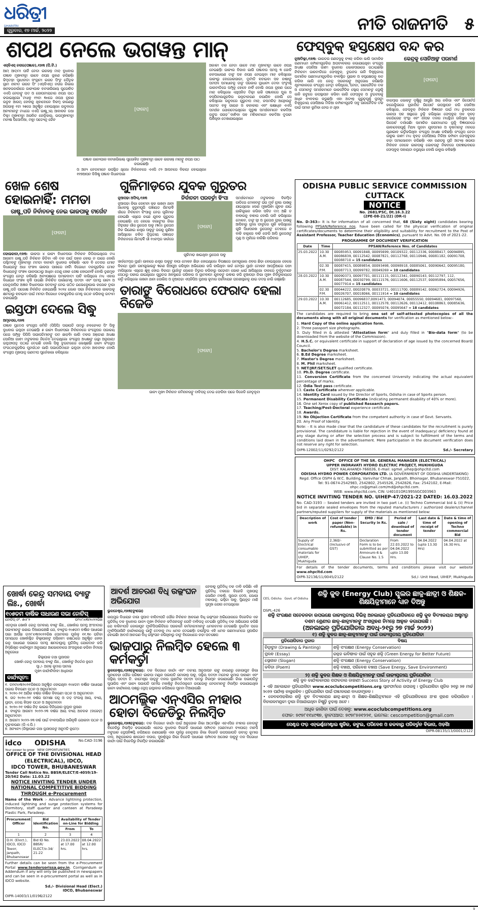ଧରିତ୍ରୀ
DHARITRI
ଗୁରୁବାର, ୧୭ ମାର୍ଚ୍ଚ, ୨୦୨୨
ନୀତି ରାଜନୀତି ୫
ଶପଥ ନେଲେ ଭଗୱନ୍ତ ମାନ୍
ଏସ୍‌ବିଏସ୍ ନଗର(ପଞ୍ଜାବ),୧୬।୩ (ପି.ଟି.)
ଆମ୍ ଆଦ୍‌ମୀ ପାର୍ଟି ନେତା ଭଗୱନ୍ତ ମାନ୍ ବୁଧବାର ପଞ୍ଜାବ ମୁଖ୍ୟମନ୍ତ୍ରୀ ଭାବେ ଶପଥ ଗ୍ରହଣ କରିଛନ୍ତି। କିମ୍ବଦନ୍ତୀ ସ୍ୱାଧୀନତା ସଂଗ୍ରାମୀ ଭଗତ ସିଂଙ୍କ ପୈତୃକ ଗ୍ରାମ ଶହୀଦ ଭଗତ ସିଂ (ଏସ୍‌ବିଏସ୍) ନଗର ଜିଲାର ଖଟକରକଲାଁରେ ରାଜ୍ୟପାଳ ବନୱାରିଲାଲ୍ ପୁରୋହିତ ଏଏପି ନେତାଙ୍କୁ ପଦ ଓ ଗୋପନୀୟତାର ଶପଥ ପାଠ କରାଇଥିଲେ। ମଧ୍ୟାହ୍ନ ୧୨ଟା ୩୦ରେ ଶପଥ ଗ୍ରହଣ ଉତ୍ସବ ଆରମ୍ଭ ହେବାକୁ ଥିବାବେଳେ ବିଳମ୍ବ କାରଣରୁ ଅପରାହ୍ନ ୧ଟା ୨୫ରେ ଅନୁଷ୍ଠିତ ହୋଇଥିଲା। ଉତ୍ସବରେ ଅନ୍ୟମାନଙ୍କ ମଧ୍ୟରେ ଏଏପି ରାଷ୍ଟ୍ରୀୟ ଆବାହକ ତଥା ଦିଲ୍ଲୀ ମୁଖ୍ୟମନ୍ତ୍ରୀ ଅରବିନ୍ଦ କେଜ୍ରିୱାଲ୍, ଉପମୁଖ୍ୟମନ୍ତ୍ରୀ ମନୀଷ ସିସୋଦିଆ, ମନ୍ତ୍ରୀ ସତ୍ୟେନ୍ଦ୍ର ଜୈନ
[ଫଟୋ]
ପଞ୍ଜାବ ରାଜ୍ୟପାଳ ବନୱାରିଲାଲ୍ ପୁରୋହିତ ମୁଖ୍ୟମନ୍ତ୍ରୀ ଭାବେ ଭଗୱନ୍ତ ମାନ୍‌ଙ୍କୁ ଶପଥ ପାଠ କରାଉଛନ୍ତି।
ଓ ଅନ୍ୟ ନେତାମାନେ ଉପସ୍ଥିତ ଥିଲେ। ନିର୍ବାଚନରେ ଏଏପି ୯୨ ଆସନରେ ବିଜୟୀ ହୋଇଥିଲା। ୧୧୭ଆସନ ବିଶିଷ୍ଟ ପଞ୍ଜାବ ବିଧାନସଭା
ଅକାଳୀ ଦଳ ନେତା ଭାବେ ମାନ୍ ମୁଖ୍ୟମନ୍ତ୍ରୀ ଭାବେ ଶପଥ ନେଇଛନ୍ତି। ରାଜ୍ୟର ବିକାଶ ଲାଗି ପଞ୍ଜାବର ସମସ୍ତ ୩ କୋଟି ଜନସାଧାରଣ ତାଙ୍କ ସହ ଶପଥ ନେଇଥିବା ମାନ୍ କହିଥିଲେ। ରାଜ୍ୟରୁ ବେରୋଜଗାରୀ, ଦୁର୍ନୀତି ହଟାଇବା ସହ ଚାଷୀଙ୍କ ସମସ୍ୟା ସମାଧାନକୁ ତାଙ୍କ ସରକାର ପ୍ରାଧାନ୍ୟ ଦେବ। ସଂଙ୍କୀର୍ଣ୍ଣ ରାଜନୀତିରେ ସମ୍ପୃକ୍ତ ହେବେ ନାହିଁ ବୋଲି ଶପଥ ଗ୍ରହଣ ପରେ ମାନ୍ କହିଥିଲେ। ଏଥିସହିତ ଦିଲ୍ଲୀ ଭଳି ପଞ୍ଜାବରେ ସ୍କୁଲ ଓ ହସ୍‌ପିଟାଲଗୁଡ଼ିକର ଉନ୍ନତୀକରଣ କରାଯିବ ବୋଲି ସେ କହିଥିଲେ। ଉତ୍ସବରେ ଗୁରୁଦାସ ମାନ୍, ଜସମଜିତ୍ ଅନ୍ମୋଲଙ୍କ ସମେତ ବହୁ ଗାୟକ ଓ କଳାକାର ଏବଂ ଲକ୍ଷାଧିକ ଏଏପି ସମର୍ଥକ ଯୋଗଦେଇଥିଲେ। ପୁରୁଷ ସମର୍ଥକମାନେ ହଳଦିଆ ରଙ୍ଗର ପଗଡ଼ି ବାନ୍ଧିବା ସହ ମହିଳାମାନେ ହଳଦିଆ ଦୁପଟ୍ଟା ପିନ୍ଧିଥିବା ଦେଖାଯାଉଥିଲା।
ଫେସ୍‌ବୁକ୍ ହସ୍ତକ୍ଷେପ ବନ୍ଦ କର
ନୂଆଦିଲ୍ଲୀ,୧୬।୩: ଭାରତର ଗଣତନ୍ତ୍ରକୁ ହ୍ୟାକ୍ କରିବା ଲାଗି ସାମାଜିକ ଗଣମାଧ୍ୟମ କମ୍ପାନୀଗୁଡ଼ିକର ଅପବ୍ୟବହାର କରାଯାଉଥିବା କଂଗ୍ରେସ ଅଧ୍ୟକ୍ଷା ସୋନିଆ ଗାନ୍ଧୀ ବୁଧବାର ଲୋକସଭାରେ ଉଠାଇଛନ୍ତି। ନିର୍ବାଚନୀ ରାଜନୀତିରେ ଫେସ୍‌ବୁକ୍, ଟୁଇଟର ଭଳି ବିଶ୍ୱସ୍ତରୀୟ ସାମାଜିକ ଗଣମାଧ୍ୟମଗୁଡ଼ିକର ବ୍ୟବସ୍ଥିତ ପ୍ରଭାବ ଓ ହସ୍ତକ୍ଷେପକୁ ବନ୍ଦ କରିବା ଲାଗି ସେ କେନ୍ଦ୍ର ସରକାରଙ୍କୁ ଅନୁରୋଧ କରିଛନ୍ତି। ଶୂନ୍ୟକାଳରେ କଂଗ୍ରେସ ନେତ୍ରୀ କହିଥିଲେ, ନେତା, ରାଜନୈତିକ ଦଳ ଓ ସେମାନଙ୍କ ସମର୍ଥକମାନେ ରାଜନୈତିକ ସ୍ଲୋଗ୍ ସେମାନଙ୍କ ପ୍ରୋକ୍ସି ଭଳି ଢଙ୍ଗରେ ଉପସ୍ଥାପନ କରିବା ଲାଗି ଫେସ୍‌ବୁକ୍ ଓ ଟୁଇଟରକୁ ଅଧିକ ବ୍ୟବହାର କରୁଛନ୍ତି। ଏହା ଅତ୍ୟନ୍ତ ଗୁରୁତ୍ୱପୂର୍ଣ୍ଣ ପ୍ରସଙ୍ଗ। ବିଶ୍ୱସ୍ତରୀୟ ସୋସିଆଲ ମିଡିଆ କମ୍ପାନୀଗୁଡ଼ିକ ସବୁ ରାଜନୈତିକ ଦଳ ପାଇଁ ସମାନ ଭୂମିକା ନେଉ ନ ଥିବା
କେନ୍ଦ୍ରକୁ ସୋନିଆଙ୍କ ପରାମର୍ଶ
[ଫଟୋ]
ବାରମ୍ବାର ଲୋକଙ୍କ ଦୃଷ୍ଟିକୁ ଆସୁଛି। ଅଲ୍ ଜଜିରା ଏବଂ ରିପୋର୍ଟର୍ସ କଲେକ୍ଟିଭରେ ପ୍ରକାଶିତ ରିପୋର୍ଟ ଉପସ୍ଥାପନ କରି ସୋନିଆ କହିଥିଲେ, ଫେସ୍‌ବୁକ୍ ନିର୍ବାଚନ ବିଜ୍ଞାପନ ପାଇଁ ମଧ୍ୟ ଟୁକାନରେ ଭାଜପା ସହ ଖସ୍ଥାରେ ଚୁକ୍ତି କରିଥିଲା। ଫେସ୍‌ବୁକ୍ ସହ ବୃହତ୍ କର୍ପୋରେଟ୍ ସଂସ୍ଥା ଏବଂ ଶାସକ ଦଳର ମଧ୍ୟସ୍ଥିତା ରହିଥିବା ଉକ୍ତ ରିପୋର୍ଟ ଦର୍ଶାଉଛି। ସାମାଜିକ ଗଣମାଧ୍ୟମର ପ୍ରକ୍ସି ବିଜ୍ଞାପନରେ ଭାବାବେଗପୂର୍ଣ୍ଣ ମିଥ୍ୟା ସୂଚନା ଯୁବସମାଜ ଓ ବୃଦ୍ଧମାନଙ୍କ ମନରେ ଘୃଣାଭାବ ଭର୍ତ୍ତିକରିଥିବା କଂଗ୍ରେସ ଅଧ୍ୟକ୍ଷା କହିଛନ୍ତି। କଂଗ୍ରେସ ନେତା ରାହୁଲ ଗାନ୍ଧୀ ମଧ୍ୟ ବୃହତ୍ ସୋସିଆଲ୍ ମିଡିଆ କମ୍ପାନୀ ଫେସ୍‌ବୁକ୍‌ର କଡ଼ା ସମାଲୋଚନା କରିଛନ୍ତି। ଏହା ଗଣତନ୍ତ୍ର ପ୍ରତି ଅତ୍ୟନ୍ତ ଖରାପ। ନିର୍ବାଚନ ବେଳେ ଭାଜପାକୁ ଭୋଟରଙ୍କ ନିକଟରେ ପହଞ୍ଚାଇବାରେ ଫେସ୍‌ବୁକ୍ ସହାୟତା କରୁଥିଲା ବୋଲି ରାହୁଲ କହିଛନ୍ତି।
ଖେଳ ଶେଷ ହୋଇନାହିଁ: ମମତା
ରାଷ୍ଟ୍ରପତି ନିର୍ବାଚନକୁ ନେଇ ଭାଜପାକୁ ଟାର୍ଗେଟ
[ଫଟୋ]
କୋଲକାତା,୧୬।୩: ଭାଜପା ୪ ରାଜ୍ୟ ବିଧାନସଭା ନିର୍ବାଚନ ଜିତିଯାଇଥିଲେ ମଧ୍ୟ ଆଗାମୀ ରାଷ୍ଟ୍ରପତି ନିର୍ବାଚନ ଜିତିବା ଏହି ଦଳ ପାଇଁ ସହଜ ହୋଇ ନ ପାରେ ବୋଲି ପଶ୍ଚିମବଙ୍ଗ ମୁଖ୍ୟମନ୍ତ୍ରୀ ମମତା ବାନାର୍ଜୀ ବୁଧବାର କହିଛନ୍ତି। ଏବେ ବି ଦେଶର ମୋଟ ବିଧାୟକଙ୍କ ଅଧା ସଂଖ୍ୟା ଭାଜପା ପାଖରେ ନାହିଁ। ବିରୋଧୀ ଦଳଗୁଡ଼ିକର ମୋଟ ବିଧାୟକଙ୍କ ସଂଖ୍ୟା ଭାଜପାଠାରୁ ଅଧିକ। ତେଣୁ ଖେଳ ଶେଷ ହୋଇନାହିଁ ବୋଲି ତୃଣମୂଳ କଂଗ୍ରେସ ନେତ୍ରୀ କହିଛନ୍ତି। ଅନ୍ୟପକ୍ଷରେ ସମାଜବାଦୀ ପାର୍ଟି ହାରିଥିଲେ ମଧ୍ୟ ଏହାର ବିଧାୟକ ସଂଖ୍ୟା ବୃଦ୍ଧି ପାଇଛି। ନିର୍ବାଚିତ ପାର୍ଲାମେଣ୍ଟ ସଦସ୍ୟ ଏବଂ ସମସ୍ତ ରାଜ୍ୟ ଓ କେନ୍ଦ୍ରଶାସିତ ଅଞ୍ଚଳ ବିଧାନସଭା ସଦସ୍ୟଙ୍କୁ ନେଇ ଗଠିତ ଇଲେକ୍ଟୋରାଲ କଲେଜ ଦ୍ୱାରା ରାଷ୍ଟ୍ରପତି ପରୋକ୍ଷ ନିର୍ବାଚିତ ହୋଇଥାନ୍ତି। ୨୦୨୪ ଲୋକ ସଭା ନିର୍ବାଚନରେ ଭାଜପାକୁ କ୍ଷମତାରୁ ହଟାଇବା ପାଇଁ ମମତା ବିରୋଧୀ ଦଳଗୁଡ଼ିକର ମେଣ୍ଟ ଗଠନ କରିବାକୁ ଉଦ୍ୟମ ଚଳାଇଛନ୍ତି।
ଇସ୍ତଫା ଦେଲେ ସିଦ୍ଧୁ
ଅମୃତସର,୧୬।୩
ପଞ୍ଜାବ ପ୍ରଦେଶ କଂଗ୍ରେସ କମିଟି (ପିସିସି) ସଭାପତି ପଦରୁ ନବଜ୍ୟୋତ ସିଂ ସିଦ୍ଧୁ ବୁଧବାର ଇସ୍ତଫା ଦେଇଛନ୍ତି। ୫ ରାଜ୍ୟ ବିଧାନସଭା ନିର୍ବାଚନରେ କଂଗ୍ରେସର ପରାଜୟ ପରେ ସମ୍ପୃକ୍ତ ପିସିସି ସଭାପତିମାନଙ୍କୁ ପଦ ଛାଡ଼ିବା ଲାଗି ଦଳର ଅନ୍ତରୀଣ ଅଧ୍ୟକ୍ଷା ସୋନିଆ ଗାନ୍ଧୀ ମଙ୍ଗଳବାର ନିର୍ଦ୍ଦେଶ ଦେଇଥିଲେ। କଂଗ୍ରେସ ଅଧ୍ୟକ୍ଷାଙ୍କ ଇଚ୍ଛା ଅନୁଯାୟୀ ଇସ୍ତଫାପତ୍ର ପଠାଇ ଦେଇଛି ବୋଲି ସିଦ୍ଧୁ ଟୁଇଟରରେ ଲେଖିଛନ୍ତି। ରାଜ୍ୟ କଂଗ୍ରେସ ସଂଗଠନଗୁଡ଼ିକର ପୁନର୍ଗଠନ ଲାଗି ସଭାପତିମାନେ ଇସ୍ତଫା ଦେବା ଆବଶ୍ୟକ ବୋଲି କଂଗ୍ରେସ ମୁଖପାତ୍ର ରଣଦୀପ ସୁର୍ଜେୱାଲା କହିଥିଲେ।
ଗୁଳିମାଡ଼ରେ ଯୁବକ ଗୁରୁତର
ନୂଆପଡ଼ା ଅଫିସ୍,୧୬।୩
ନୂଆପଡ଼ା ଜିଲା କୋମନା ବ୍ଲକ ଲଖନା ଥାନା ଅଧୀନସ୍ଥ କୁରୁମପୁରି ପଞ୍ଚାୟତ ଲିମଡ଼ିହି ଗାଁରେ ନିର୍ବାଚନୀ ହିଂସାକୁ ନେଇ ଗୁଳିମାଡ଼ ହୋଇଛି। ଏଥିରେ ଜଣେ ଯୁବକ ଗୁରୁତର ହୋଇଛନ୍ତି। ସେ ହେଲେ ବଲାଙ୍ଗୀର ଜିଲା ଟିଟ୍ଲାଗଡ଼ ଗାଁର ରୂପେଶ ସାହୁ (୩୦)। ରୂପେଶ ନିଜ ଭିଣୋଇ ଈଶ୍ୱର ସାହୁଙ୍କ ଘରକୁ କୁଣିଆ ଆସିଥିଲେ। ଚଳିତ ତ୍ରିସ୍ତରୀୟ ପଞ୍ଚାୟତ ନିର୍ବାଚନରେ ଲିମଡ଼ିହି ଗାଁ ୧୦ନମ୍ବର ୱାର୍ଡରେ
ନିର୍ବାଚନୀ ପରବର୍ତ୍ତୀ ହିଂସା
[ଫଟୋ]
ଗୁଳିମାଡ଼ ଖାଇଥିବା ରୂପେଶ ସାହୁ
ସମର୍ଥକମାନେ ମଙ୍ଗଳବାର ବିଳମ୍ବିତ ରାତିରେ ମୋହନଙ୍କ ଘର ମୁହଁ ଗ୍ରୀଲ ପାଖକୁ ଯାଇଥିଲେ। ୪ଜଣ ମୁଖାପିନ୍ଧା ଯୁବକ ଯାଇ ଗାଳିଗୁଲଜ କରିବା ସହିତ ଦମ୍ ଅଛି ତ ବାହାରକୁ ବାହାର ବୋଲି ପାଟି କରିଥିଲେ। ମୋହନ, ତାଙ୍କ ସ୍ତ୍ରୀ ଓ ରୂପେଶ ଗ୍ରୀଲ ପାଖକୁ ଆସିବାରୁ ଗ୍ରୀଲ ଫାଙ୍କରେ ଗୁଳି କରିଥିଲେ। ଗୁଳି ସିଧାସଳଖ ରୂପେଶଙ୍କ ଦେହରେ ନ ବାଜି କାନ୍ଥରେ ବାଜି ଫେରି ଆସି ରୂପେଶଙ୍କ ମୁଣ୍ଡ ଓ ମୁହଁରେ ବାଜିଛି। ପରିବାର
ୱାର୍ଡମେମ୍ବର ପ୍ରାର୍ଥୀ ଭାବରେ ଈଶ୍ୱର ସାହୁଙ୍କ ବାପା ମୋହନ ଛିଡ଼ା ହୋଇଥିଲେ। ବିପକ୍ଷରେ ରାମଗୁଲାଲ ଶବର ଛିଡ଼ା ହୋଇଥିଲେ। ହେଲେ ବିଜୟୀ ପ୍ରାର୍ଥୀ ରାମଗୁଲାଲଙ୍କ ୩ଜଣ ଝିଅପୁଅ ରହିଥିବା ଅଭିଯୋଗ କରି ହାରିଥିବା ୱାର୍ଡ ମେମ୍ବର ପ୍ରାର୍ଥୀ ମୋହନ ଆପତ୍ତିଆରେ ତଥ୍ୟ ମାଗିଥିଲେ। ଏଥିରେ କ୍ଷୁବ୍ଧ ହୋଇ ବିଜୟୀ ପ୍ରାର୍ଥୀଙ୍କ ଲୋକେ ଚିତ୍କାର କରିବାରୁ ପଡ଼ୋଶୀ ଲୋକ ଧାଇଁ ଆସିଥିଲେ। ଫଳରେ ଦୁର୍ବୃତ୍ତମାନେ ସେଠାରୁ ପଳାଇ ଯାଇଥିଲେ। ଗୁରୁତର ଅବସ୍ଥାରେ ପରିବାର ଓ ଗ୍ରାମବାସୀ ଯୁବକଙ୍କୁ ଉଦ୍ଧାର କରି ନୂଆପଡ଼ା ଜିଲା ମୁଖ୍ୟ ଚିକିତ୍ସାଳୟରେ ଭର୍ତ୍ତି କରିଥିଲେ। ଲଖନା ଥାନା ପୋଲିସ ଓ ନୂଆପଡ଼ା ଏସ୍‌ଡିପିଓ ପ୍ରଶାନ୍ତ କୁମାର ପଟ୍ଟନାୟକ ଘଟଣାସ୍ଥଳକୁ ଯାଇ ତଦନ୍ତ ଜାରି ରଖିଛନ୍ତି।
ତାରାଙ୍କ ବିରୋଧରେ ଫେରାଦ ହେଲା ବିଜେଡି
[ଫଟୋ]
ରାଜ୍ୟ ମୁଖ୍ୟ ନିର୍ବାଚନ କମିଶନରଙ୍କୁ ଦାବିପତ୍ର ଦେଇ ଫେରିବା ପରେ ବିଜେଡି ନେତୃବୃନ୍ଦ।
ODISHA PUBLIC SERVICE COMMISSION
CUTTACK
NOTICE
No. 2681/PSC, Dt.16.3.22
(2PE-08-21/22) (DR-I)
No. D-363:- It is for information of all concerned that, 68 (Sixty eight) candidates bearing following PPSAN/Reference nos. have been called for the physical verification of original certificates/documents to determine their eligibility and suitability for recruitment to the Post of Assistant Professor, Teacher Education (Economics), pursuant to Advt. No. 09 of 2021-22.
PROGRAMME OF DOCUMENT VERIFICATION
| Date | Time | PPSAN/Reference Nos. of Candidates |
| --- | --- | --- |
| 25.03.2022 | 10.30 A.M. | 00085953, 00091848, 00095699, 00109322, 00112336, 00088417, 00094895, 00086839, 00112542, 00087821, 00112768, 00110946, 00081182, 00091708, 00088710 = 15 candidates |
| | 02.30 P.M. | 00087415, 00089854, 00093498, 00098918, 00085061, 00090642, 00095180, 00087713, 00099782, 00049269 = 10 candidates |
| 28.03.2022 | 10.30 A.M. | 00090373, 00097701, 00111115, 00112341, 00090143, 00112797, 112, 00087544, 00030799, 00111576, 00111606, 00112537, 00095894, 00057656, 00077914 = 15 candidates |
| | 02.30 P.M. | 00044222, 00020879, 00033721, 00111700, 00089142, 00062724, 00094926, 00026707, 00018066, 00111914 = 10 candidates |
| 29.03.2022 | 10.30 A.M. | 00112685, 00096837,0091473, 00094074, 00055550, 00094681, 00097560, 00061412, 00112511, 00112578, 00112626, 00112412, 00108863, 00085636, 00072184, 00112327, 00095074, 00095647 = 18 candidates |
The candidates are required to bring one set of self-attested photocopies of all the documents along with all original documents for verification as mentioned below:-
1. Hard Copy of the online application form.
2. Three passport size photographs.
3. Duly filled in & attested "Attestation form" and duly filled in "Bio-data form" (to be downloaded from the website of the Commission).
4. H.S.C. or equivalent certificate in support of declaration of age issued by the concerned Board/ Council.
5. Bachelor's Degree marksheet.
6. B.Ed Degree marksheet.
7. Master's Degree marksheet.
8. M. Phil marksheet.
9. NET/JRF/SET/SLET qualified certificate.
10. Ph.D. Degree certificate.
11. Conversion Certificate from the concerned University indicating the actual equivalent percentage of marks.
12. Odia Test pass certificate.
13. Caste Certificate wherever applicable.
14. Identity Card issued by the Director of Sports, Odisha in case of Sports person.
15. Permanent Disability Certificate (indicating permanent disability of 40% or more).
16. One set Xerox copy of published Research papers.
17. Teaching/Post-Doctoral experience certificate.
18. Awards.
19. No Objection Certificate from the competent authority in case of Govt. Servants.
20. Any Proof of Identity.
Note: - It is also made clear that the candidature of these candidates for the recruitment is purely provisional. The candidature is liable for rejection in the event of inadequacy/ deficiency found at any stage during or after the selection process and is subject to fulfillment of the terms and conditions laid down in the advertisement. Mere participation in the document verification does not reserve any right for selection.
OIPR-12002/11/0292/2122 Sd./- Secretary
OHPC OFFICE OF THE SR. GENERAL MANAGER (ELECTRICAL)
UPPER INDRAVATI HYDRO ELECTRIC PROJECT, MUKHIGUDA
DIST: KALAHANDI-766026, E-mail: sgmel_uihep@ohpcltd.com
ODISHA HYDRO POWER CORPORATION LTD. (A GOVERNMENT OF ODISHA UNDERTAKING)
Regd. Office OSPH & W.C. Building, Vanivihar Chhak, Janpath, Bhoinagar, Bhubaneswar-751022,
Tel: 91-0674-2542983, 2542802, 2545526, 2542826, Fax: 2542102, E-Mail: ohpc.co@gmail.com/md@ohpcltd.com.
WEB: www.ohpcltd.com, CIN: U40101OR1995SGC003963
NOTICE INVITING TENDER NO. UIHEP-47/2021-22 DATED: 16.03.2022
No. CAD-3193 :- Sealed tenders are invited in two part i.e. (i) Techno Commercial bid & (ii) Price bid in separate sealed envelopes from the reputed manufacturers / authorized dealers/channel partners/reputed suppliers for supply of the materials as mentioned below:
| Description of work | Cost of tender paper (Non-refundable) in Rs. | EMD / Bid Security in Rs. | Period of sale / download of tender document | Last date & time of receipt of tender | Date & time of opening of Techno commercial Bid |
| --- | --- | --- | --- | --- | --- |
| Supply of Electrical consumable materials for UIHEP, Mukhiguda | 2,360/- (Inclusive of GST) | Declaration Form is to be submitted as per Annexure-6 & Clause No. 1.5 | From 22.03.2022 to 04.04.2022 upto 13.00 Hrs. | 04.04.2022 (upto 13.30 Hrs) | 04.04.2022 at 16.30 Hrs. |
For details of the tender documents, terms and conditions please visit our website www.ohpcltd.com
OIPR-32136/11/0045/2122 Sd./- Unit Head, UIHEP, Mukhiguda
ଖୋର୍ଦ୍ଧା କେନ୍ଦ୍ର ସମବାୟ ବ୍ୟାଙ୍କ ଲିଃ., ଖୋର୍ଦ୍ଧା
୧୦୫ତମ ବାର୍ଷିକ ସାଧାରଣ ସଭା ନୋଟିସ୍
ନୋଟିସ୍ ନଂ. ୫୦୮୨ ତାଂ୦୮।୦୩।୨୦୨୨ରିଖ
ଏତଦ୍ୱାରା ଖୋର୍ଦ୍ଧା କେନ୍ଦ୍ର ସମବାୟ ବ୍ୟାଙ୍କ ଲିଃ., ଖୋର୍ଦ୍ଧାର ସମସ୍ତ ଅଂଶୀଦାର ସଭ୍ୟମାନଙ୍କୁ ଜଣାଇ ଦିଆଯାଉଅଛି ଯେ, ବ୍ୟାଙ୍କର ୧୦୫ତମ ବାର୍ଷିକ ସାଧାରଣ ସଭା ଆସନ୍ତା ତା୨୮।୦୩।୨୦୨୨ରିଖ ସୋମବାର ପୂର୍ବାହ୍ନ ୧୧.୩୦ ଘଟିକା ସମୟରେ ଖୋର୍ଦ୍ଧାସ୍ଥିତ ଜିଲ୍ଲାପାଳଙ୍କ ସମ୍ମିଳନୀ କକ୍ଷଠାରେ ଅନୁଷ୍ଠିତ ହେବ। ଉକ୍ତ ସାଧାରଣ ସଭାରେ ସମସ୍ତ କ୍ଷମତାପ୍ରାପ୍ତ ପ୍ରତିନିଧି ଯୋଗଦାନ କରି ନିମ୍ନଲିଖିତ କାର୍ଯ୍ୟସୂଚୀ ଅନୁଯାୟୀ ଆଲୋଚନାରେ ଅଂଶଗ୍ରହଣ କରିବା ନିମନ୍ତେ ଅନୁରୋଧ।
ଜିଲ୍ଲାପାଳ ତଥା ପ୍ରଶାସକ
ଖୋର୍ଦ୍ଧା କେନ୍ଦ୍ର ସମବାୟ ବ୍ୟାଙ୍କ ଲିଃ., ଖୋର୍ଦ୍ଧାଙ୍କ ନିର୍ଦ୍ଦେଶ କ୍ରମେ
ସ୍ୱା./- ଅନନ୍ତ କୁମାର ସାମଲ
ମୁଖ୍ୟ କାର୍ଯ୍ୟନିର୍ବାହୀ ଅଧିକାରୀ
କାର୍ଯ୍ୟସୂଚୀ:
୧. ତା୨୯।୦୩।୨୦୨୧ରିଖରେ ଅନୁଷ୍ଠିତ ହୋଇଥିବା ୧୦୪ତମ ବାର୍ଷିକ ସାଧାରଣ ସଭାର ବିବରଣୀ ପଠନ ଓ ଅନୁମୋଦନ।
୨. ୨୦୨୦-୨୧ ଆର୍ଥିକ ବର୍ଷର ବାର୍ଷିକ ବିବରଣୀ ପଠନ ଓ ଅନୁମୋଦନ।
୩. ଗତ ୨୦୨୦-୨୧ ବର୍ଷର ସମୀକ୍ଷା ପତ୍ର ଓ ତତ୍ ସଂଲଗ୍ନ ଆୟ, ବ୍ୟୟ, ପ୍ରାପ୍ୟ, ଦେୟ ହିସାବ ପଠନ ଓ ଅନୁମୋଦନ।
୪. ୨୦୨୦-୨୧ ବର୍ଷର ନିଟ୍ ଲାଭର ବିନିଯୋଗ ପ୍ରସ୍ତାବ ଗ୍ରହଣ।
୫. ବ୍ୟାଙ୍କର ଆଗାମୀ ୨୦୨୨-୨୩ ବର୍ଷର ଆୟ ବ୍ୟୟ ଅଟକଳ (ବଜେଟ୍) ଅନୁମୋଦନ।
୬. ଆଗାମୀ ୨୦୨୨-୨୩ ବର୍ଷ ପାଇଁ ବ୍ୟବସାୟିକ ଅଭିବୃଦ୍ଧି ଯୋଜନା ପଠନ ଓ ଦୃଢ଼ୀକରଣ। (ଡି.ଏ.ପି.)
୭. ଅନ୍ୟାନ୍ୟ (ଜିଲ୍ଲାପାଳ ତଥା ପ୍ରଶାସକଙ୍କ ଅନୁମତି କ୍ରମେ)।
idco ODISHA No.CAD-3196
Your power to grow NEW OPPORTUNITIES
OFFICE OF THE DIVISIONAL HEAD (ELECTRICAL), IDCO,
IDCO TOWER, BHUBANESWAR
Tender Call Notice No. BBSR/ELECT/E-4059/19-20/562 Date: 11.03.22
NOTICE INVITING TENDER UNDER NATIONAL COMPETITIVE BIDDING THROUGH e-Procurement
Name of the Work :- Advance lightning protection, induced lightning and surge protection systems for Dormitory, staff quarter and canteen at Paradeep Plastic Park, Paradeep.
| Procurement Officer | Bid Identification No. | Availability of Tender on-Line for Bidding | |
| --- | --- | --- | --- |
| | | From | To |
| 1 | 2 | 3 | 4 |
| D.H. (Elect.), IDCO, IDCO Tower, Janpath, Bhubaneswar | Bid ID No. BBSR/ ELECT/e-34/ 21-22 | 23.03.2022 at 17.00 hrs. | 08.04.2022 at 12.00 hrs. |
Further details can be seen from the e-Procurement Portal www.tendersorissa.gov.in. Corrigendum or Addendum if any will only be published in newspapers and can be seen in e-procurement portal as well as in IDCO website.
Sd./- Divisional Head (Elect.)
IDCO, Bhubaneswar
OIPR-14003/11/0196/2122
ଆଦର୍ଶ ଆଚରଣ ବିଧି ଉଲ୍ଲଂଘନ ଅଭିଯୋଗ
ଭୁବନେଶ୍ୱର,୧୬।୩(ବ୍ୟୁରୋ)
ନେବାକୁ ପ୍ରତିନିଧି ଦଳ ଦାବି କରିଛି। ଏହି ପ୍ରତିନିଧି ଦଳରେ ବିଜେଡି ମୁଖପାତ୍ର ଲେଲିନ ମହାନ୍ତି, ସୁଲତା ଦେଓ, ଲୋରା ମହାପାତ୍ର, ଇପ୍ସିତା ସାହୁ, ପ୍ରିୟବ୍ରତ ମାଝି ପ୍ରମୁଖ ଯୋଗ ଦେଇଥିଲେ।
ଜୟପୁର ବିଧାୟକ ତାରା ପ୍ରସାଦ ବାହିନୀପତି ପୌର ନିର୍ବାଚନ ଆଚରଣ ବିଧି ଉଲ୍ଲଂଘନ ଅଭିଯୋଗରେ ବିଜେଡିର ଏକ ପ୍ରତିନିଧି ଦଳ ବୁଧବାର ରାଜ୍ୟ ମୁଖ୍ୟ ନିର୍ବାଚନ କମିଶନରଙ୍କୁ ଭେଟି ଦାବିପତ୍ର ଦେଇଛି। ପ୍ରତିନିଧି ଦଳ ଅଭିଯୋଗ କରିଛି ଯେ ବାହିନୀପତି କୋରାପୁଟ ମ୍ୟୁନିସିପାଲିଟିରେ ସରକାରୀ କର୍ମଚାରୀମାନଙ୍କୁ ଧମକଚମକ ଦେଉଛନ୍ତି। ବୁଧଦିନ ପରେ ମ୍ୟୁନିସିପାଲିଟି କାର୍ଯ୍ୟାଳୟକୁ ଭାଙ୍ଗି ଦେବାକୁ ମଧ୍ୟ ଧମକ ଦେଇଛନ୍ତି। ତାରାଙ୍କର ଏହି ଧମକ ଗଣମାଧ୍ୟମରେ ପ୍ରସାରିତ ହୋଇଛି। ଆଦର୍ଶ ଆଚରଣ ବିଧି ଉଲ୍ଲଂଘନ କରିଥିବାରୁ ତାଙ୍କ ବିରୋଧରେ କଡ଼ା ପଦକ୍ଷେପ
ଭାଜପାରୁ ନିଲମ୍ବିତ ହେଲେ ୩ କର୍ମକର୍ତ୍ତା
ଭୁବନେଶ୍ୱର,୧୬।୩(ବ୍ୟୁରୋ): ଦଳ ବିରୋଧୀ କାର୍ଯ୍ୟ ଏବଂ ଦଳୀୟ ଅନୁଶାସନ ଭଙ୍ଗ କାରଣରୁ କୋରାପୁଟ ଜିଲା ସୁନାବେଡ଼ା ପୌର ପରିଷଦ ଭାଜପା ମଣ୍ଡଳ ସଭାପତି ରମାକାନ୍ତ ସାହୁ, ସକ୍ରିୟ ସଦସ୍ୟ ମନୋଜ କୁମାର ସାହାଣୀ ଏବଂ ସକ୍ରିୟ ସଦସ୍ୟ ଟି. କାମେଶ୍ୱର ପାତ୍ରଙ୍କୁ ଦଳର ପ୍ରାଥମିକ ସଦସ୍ୟ ପଦରୁ ନିଲମ୍ବନ କରାଯାଇଛି। ଜିଲା ସଭାପତିଙ୍କ ସୁପାରିସ ଏବଂ ରାଜ୍ୟ ସଭାପତି ସମୀର ମହାନ୍ତିଙ୍କ ନିର୍ଦ୍ଦେଶକ୍ରମେ ଉପରୋକ୍ତ ନେତାମାନଙ୍କୁ ନିଲମ୍ବିତ କରାଯାଇଥିବା ରାଜ୍ୟ କାର୍ଯ୍ୟାଳୟ ପକ୍ଷରୁ ପ୍ରେସ୍ ଇସ୍ତାହାର ଜରିଆରେ ସୂଚନା ଦିଆଯାଇଛି।
ଆଠମଲ୍ଲିକ ଏନ୍‌ଏସିର ନୀହାର ହୋତା ବିଜେଡିରୁ ନିଲମ୍ବିତ
ଭୁବନେଶ୍ୱର,୧୬।୩(ବ୍ୟୁରୋ): ଦଳ ବିରୋଧୀ କାର୍ଯ୍ୟ ପାଇଁ ଅନୁଗୋଳ ଜିଲା ଆଠମଲ୍ଲିକ ଏନ୍‌ଏସିର ନୀହାର ହୋତାଙ୍କୁ ବିଜେଡିରୁ ନିଲମ୍ବିତ କରାଯାଇଛି। ଏନେଇ ବୁଧବାର ବିଜେଡି ସାଧାରଣ ସମ୍ପାଦକ (ଗଣମାଧ୍ୟମ ବ୍ୟାପାର) ମାନସ ମଙ୍ଗରାଜ ପ୍ରେସ୍‌ବିଜ୍ଞପ୍ତି ଜରିଆରେ ଜଣାଇଛନ୍ତି। ଏହା ପୂର୍ବରୁ କେନ୍ଦୁଝର ଜିଲା ବିଜେଡି ଉପସଭାପତି ରବୀନ୍ଦ୍ର କୁମାର ଦାସ, ଅନୁଗୋଳର କ୍ଷୀରୋଦ ବଗାର, ସୁବର୍ଣ୍ଣପୁର ଜିଲା ବିଜେଡି ସାଧାରଣ ସମ୍ପାଦକ ଅଶୋକ ସାହୁଙ୍କୁ ଦଳ ବିରୋଧୀ କାର୍ଯ୍ୟ ପାଇଁ ବିଜେଡିରୁ ନିଲମ୍ବିତ କରାଯାଇଛି।
CES, Odisha Govt. of Odisha
ଶକ୍ତି କ୍ଲବ (Energy Club) ସ୍କୁଲର ଛାତ୍ର-ଛାତ୍ରୀ ଓ ଶିକ୍ଷକ-ଶିକ୍ଷୟିତ୍ରୀମାନେ ଧ୍ୟାନ ଦିଅନ୍ତୁ
DSPL-426
ଶକ୍ତି ସଂରକ୍ଷଣ ସଚେତନତା ଉପଲକ୍ଷେ ରାଜ୍ୟସ୍ତରୀୟ ବିଭିନ୍ନ ଅନଲାଇନ୍ ପ୍ରତିଯୋଗିତାରେ ଶକ୍ତି କ୍ଲବ ବିଦ୍ୟାଳୟର ଅଷ୍ଟମରୁ ଦଶମ ଶ୍ରେଣୀର ଛାତ୍ର-ଛାତ୍ରୀମାନଙ୍କୁ ଅଂଶଗ୍ରହଣ ନିମନ୍ତେ ଆହ୍ୱାନ କରାଯାଉଛି ।
(ଅନଲାଇନ୍ ପ୍ରତିଯୋଗିତାର ଅବଧି-୨୧ରୁ ୨୭ ମାର୍ଚ୍ଚ ୨୦୨୨)
୧) ଶକ୍ତି କ୍ଲବର ଛାତ୍ର-ଛାତ୍ରୀମାନଙ୍କ ପାଇଁ ରାଜ୍ୟସ୍ତରୀୟ ପ୍ରତିଯୋଗିତା
| ପ୍ରତିଯୋଗିତାର ପ୍ରକାର | ବିଷୟ |
| --- | --- |
| ଚିତ୍ରାଙ୍କନ (Drawing & Painting) | ଶକ୍ତି ସଂରକ୍ଷଣ (Energy Conservation) |
| ପ୍ରବନ୍ଧ (Essay) | ଉନ୍ନତ ଭବିଷ୍ୟତ ପାଇଁ ସବୁଜ ଶକ୍ତି (Green Energy for Better Future) |
| ସ୍ଲୋଗାନ (Slogan) | ଶକ୍ତି ସଂରକ୍ଷଣ (Energy Conservation) |
| କବିତା (Poem) | ଶକ୍ତି ବଞ୍ଚାଅ, ପରିବେଶ ବଞ୍ଚାଅ (Save Energy, Save Environment) |
୨) ଶକ୍ତି କ୍ଲବର ଶିକ୍ଷକ ଓ ଶିକ୍ଷୟିତ୍ରୀମାନଙ୍କ ପାଇଁ ରାଜ୍ୟସ୍ତରୀୟ ପ୍ରତିଯୋଗିତା
ଶକ୍ତି କ୍ଲବ କାର୍ଯ୍ୟକଳାପର ସଫଳତାର କାହାଣୀ Success Story of Activity of Energy Club
• ଏହି ଅନଲାଇନ ପ୍ରତିଯୋଗିତା www.ecoclubcompetitions.org ପ୍ଲାଟଫର୍ମରେ ଉପଲବ୍ଧ । ପ୍ରତିଯୋଗିତା ଗୁଡିକ ୨୧ରୁ ୨୭ ମାର୍ଚ୍ଚ ୨୦୨୨ ପର୍ଯ୍ୟନ୍ତ ଚାଲୁରହିବ । ପ୍ରତିଯୋଗିତା ପାଇଁ ପଞ୍ଜୀକରଣ ବାଧ୍ୟତାମୂଳକ ।
• କେବଳଓଡ଼ିଶାର ଶକ୍ତି କ୍ଲବ ବିଦ୍ୟାଳୟର ଛାତ୍ର-ଛାତ୍ରୀ ଓ ଶିକ୍ଷକ-ଶିକ୍ଷୟିତ୍ରୀମାନେ ଏହି ପ୍ରତିଯୋଗିତାରେ ଅଂଶ ଗ୍ରହଣ କରିପାରିବେ । ବିଚାରକମଣ୍ଡଳୀ ଦ୍ୱାରା ନିଆଯାଇଥିବା ନିଷ୍ପତ୍ତି ଚୂଡ଼ାନ୍ତ ଅଟେ ।
ଅଧିକ ଜାଣିବା ପାଇଁ ଦେଖନ୍ତୁ: www.ecoclubcompetitions.org
ଫୋନ: ୭୯୭୮୧୧୪୯୩୭, ହ୍ୱାଟସଆପ: ୭୯୭୮୭୬୧୨୨୧, ଇମେଲ: cescompetition@gmail.com
ସେଣ୍ଟର ଫର୍ ଏନ୍‌ଭର୍ଣ୍ଣମେଣ୍ଟାଲ ଷ୍ଟଡିଜ, ଜଙ୍ଗଲ, ପରିବେଶ ଓ ଜଳବାୟୁ ପରିବର୍ତ୍ତନ ବିଭାଗ, ଓଡ଼ିଶା
OIPR-08135/13/0001/2122
9